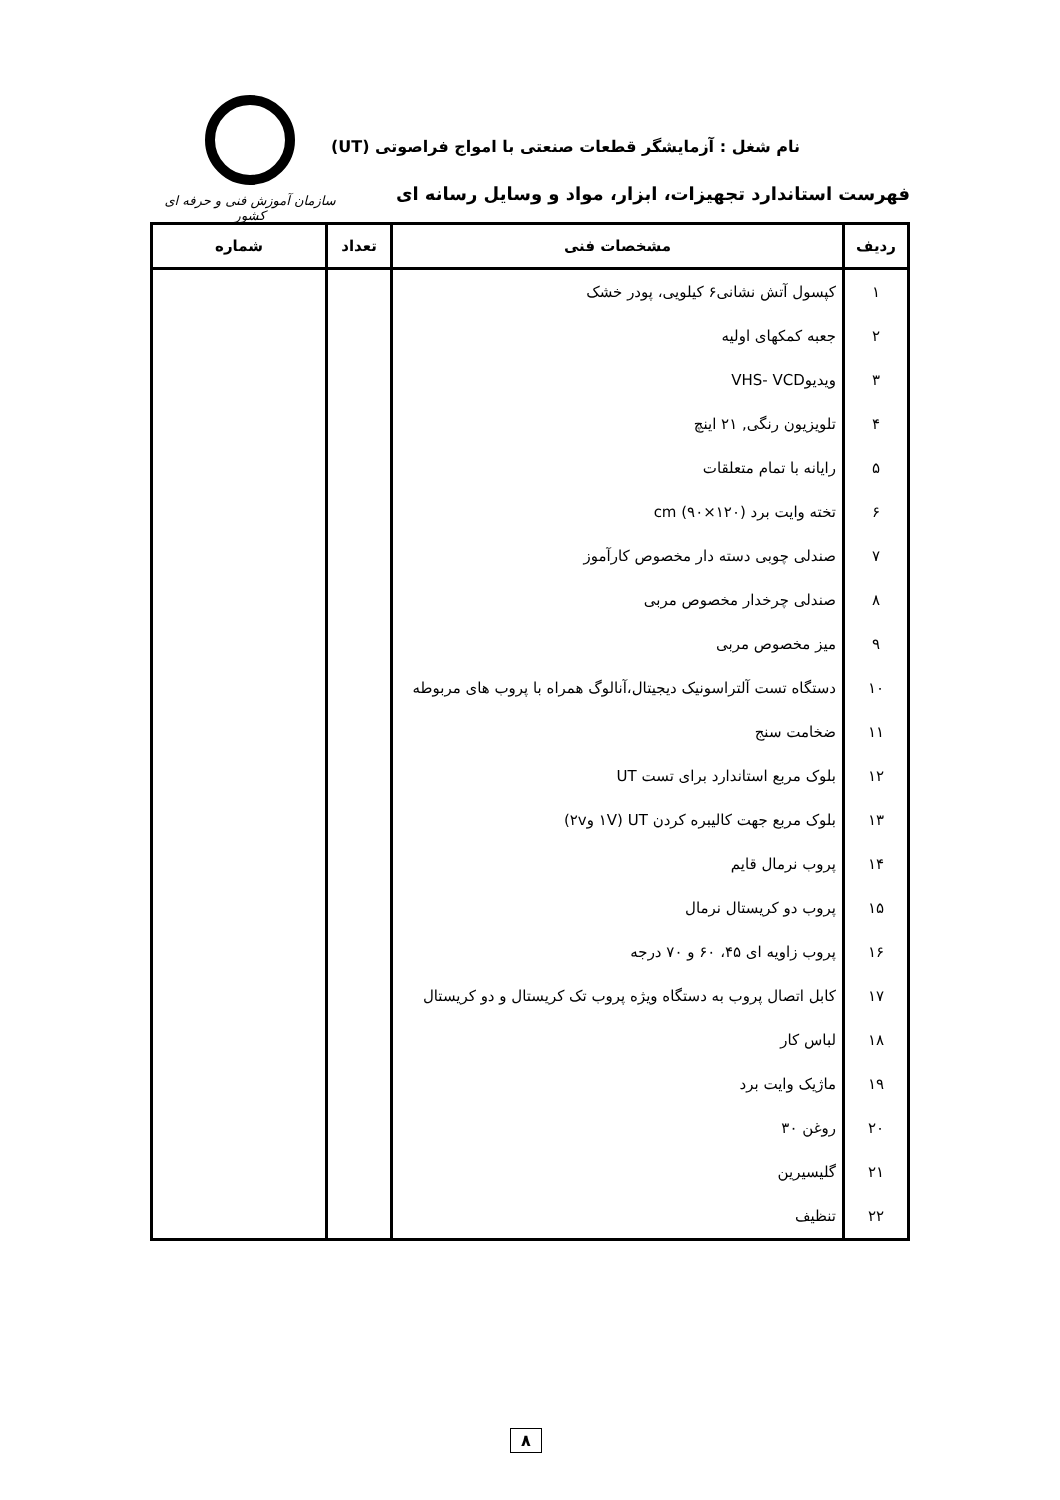نام شغل : آزمایشگر قطعات صنعتی با امواج فراصوتی (UT)
فهرست استاندارد تجهیزات، ابزار، مواد و وسایل رسانه ای
سازمان آموزش فنی و حرفه ای کشور
| ردیف | مشخصات فنی | تعداد | شماره |
| --- | --- | --- | --- |
| ۱ | کپسول آتش نشانی۶ کیلویی، پودر خشک | | |
| ۲ | جعبه کمکهای اولیه | | |
| ۳ | ویدیوVHS- VCD | | |
| ۴ | تلویزیون رنگی, ۲۱ اینچ | | |
| ۵ | رایانه با تمام متعلقات | | |
| ۶ | تخته وایت برد cm (۹۰×۱۲۰) | | |
| ۷ | صندلی چوبی دسته دار مخصوص کارآموز | | |
| ۸ | صندلی چرخدار مخصوص مربی | | |
| ۹ | میز مخصوص مربی | | |
| ۱۰ | دستگاه تست آلتراسونیک دیجیتال،آنالوگ همراه با پروب های مربوطه | | |
| ۱۱ | ضخامت سنج | | |
| ۱۲ | بلوک مربع استاندارد برای تست UT | | |
| ۱۳ | بلوک مربع جهت کالیبره کردن UT (۱V و۲v) | | |
| ۱۴ | پروب نرمال قایم | | |
| ۱۵ | پروب دو کریستال نرمال | | |
| ۱۶ | پروب زاویه ای ۴۵، ۶۰ و ۷۰ درجه | | |
| ۱۷ | کابل اتصال پروب به دستگاه ویژه پروب تک کریستال و دو کریستال | | |
| ۱۸ | لباس کار | | |
| ۱۹ | ماژیک وایت برد | | |
| ۲۰ | روغن ۳۰ | | |
| ۲۱ | گلیسیرین | | |
| ۲۲ | تنظیف | | |
۸